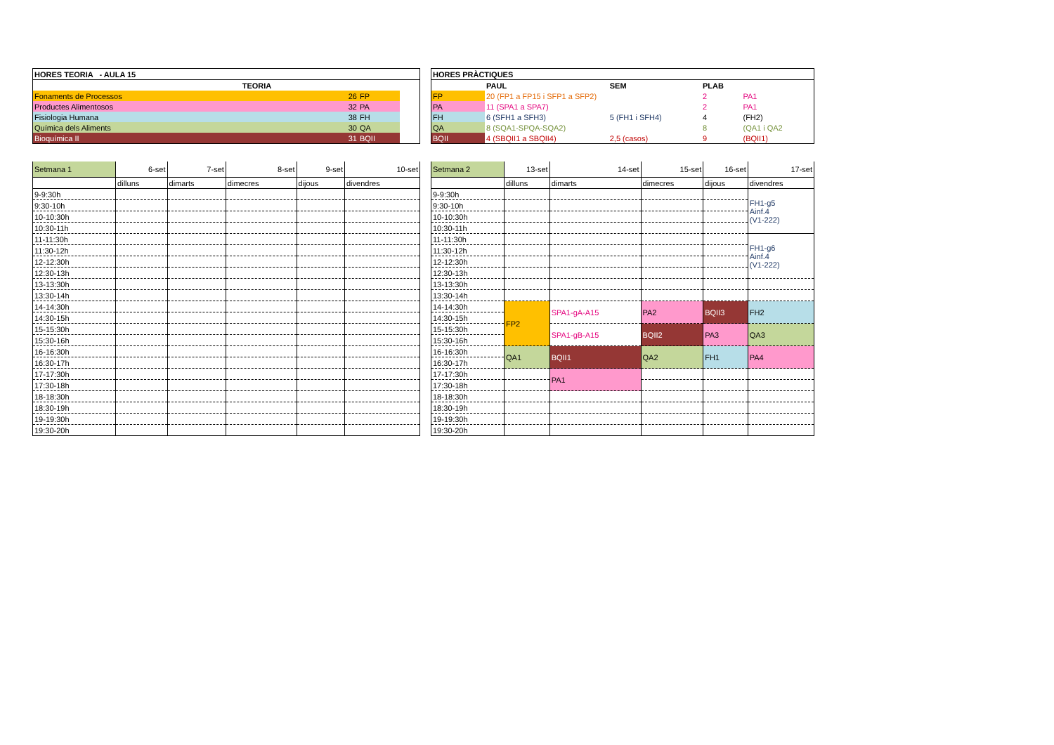| HORES TEORIA - AULA 15 | | | |
| --- | --- | --- | --- |
| | TEORIA | | |
| Fonaments de Processos | 26 | FP | |
| Productes Alimentosos | 32 | PA | |
| Fisiologia Humana | 38 | FH | |
| Química dels Aliments | 30 | QA | |
| Bioquímica II | 31 | BQII | |
| HORES PRÀCTIQUES | | | | |
| --- | --- | --- | --- | --- |
| | PAUL | SEM | PLAB | |
| FP | 20 (FP1 a FP15 i SFP1 a SFP2) | | 2 | PA1 |
| PA | 11 (SPA1 a SPA7) | | 2 | PA1 |
| FH | 6 (SFH1 a SFH3) | 5 (FH1 i SFH4) | 4 | (FH2) |
| QA | 8 (SQA1-SPQA-SQA2) | | 8 | (QA1 i QA2 |
| BQII | 4 (SBQII1 a SBQII4) | 2,5 (casos) | 9 | (BQII1) |
| Setmana 1 | 6-set | 7-set | 8-set | 9-set | 10-set |
| | dilluns | dimarts | dimecres | dijous | divendres |
| 9-9:30h | | | | | |
| 9:30-10h | | | | | |
| 10-10:30h | | | | | |
| 10:30-11h | | | | | |
| 11-11:30h | | | | | |
| 11:30-12h | | | | | |
| 12-12:30h | | | | | |
| 12:30-13h | | | | | |
| 13-13:30h | | | | | |
| 13:30-14h | | | | | |
| 14-14:30h | | | | | |
| 14:30-15h | | | | | |
| 15-15:30h | | | | | |
| 15:30-16h | | | | | |
| 16-16:30h | | | | | |
| 16:30-17h | | | | | |
| 17-17:30h | | | | | |
| 17:30-18h | | | | | |
| 18-18:30h | | | | | |
| 18:30-19h | | | | | |
| 19-19:30h | | | | | |
| 19:30-20h | | | | | |
| Setmana 2 | 13-set | 14-set | 15-set | 16-set | 17-set |
| | dilluns | dimarts | dimecres | dijous | divendres |
| 9-9:30h | | | | | FH1-g5 Ainf.4 (V1-222) |
| 9:30-10h | | | | | |
| 10-10:30h | | | | | |
| 10:30-11h | | | | | |
| 11-11:30h | | | | | FH1-g6 Ainf.4 (V1-222) |
| 11:30-12h | | | | | |
| 12-12:30h | | | | | |
| 12:30-13h | | | | | |
| 13-13:30h | | | | | |
| 13:30-14h | | | | | |
| 14-14:30h | FP2 | SPA1-gA-A15 | PA2 | BQII3 | FH2 |
| 14:30-15h | | | | | |
| 15-15:30h | | SPA1-gB-A15 | BQII2 | PA3 | QA3 |
| 15:30-16h | | | | | |
| 16-16:30h | QA1 | BQII1 | QA2 | FH1 | PA4 |
| 16:30-17h | | | | | |
| 17-17:30h | | PA1 | | | |
| 17:30-18h | | | | | |
| 18-18:30h | | | | | |
| 18:30-19h | | | | | |
| 19-19:30h | | | | | |
| 19:30-20h | | | | | |